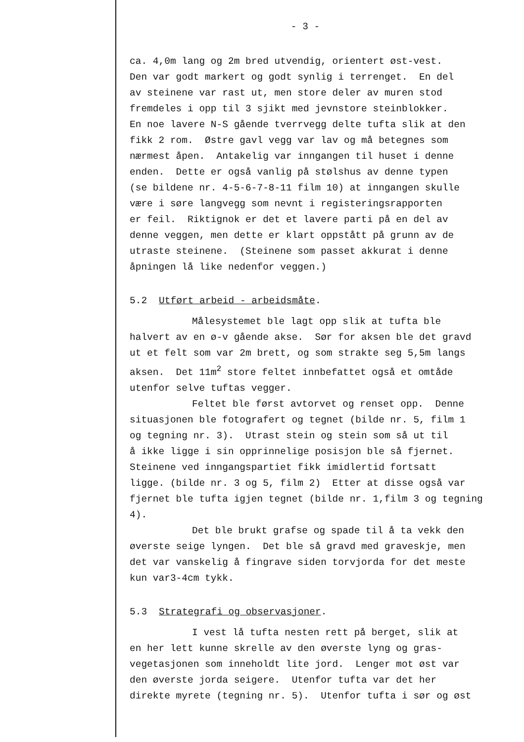- 3 -
ca. 4,0m lang og 2m bred utvendig, orientert øst-vest. Den var godt markert og godt synlig i terrenget. En del av steinene var rast ut, men store deler av muren stod fremdeles i opp til 3 sjikt med jevnstore steinblokker. En noe lavere N-S gående tverrvegg delte tufta slik at den fikk 2 rom. Østre gavl vegg var lav og må betegnes som nærmest åpen. Antakelig var inngangen til huset i denne enden. Dette er også vanlig på stølshus av denne typen (se bildene nr. 4-5-6-7-8-11 film 10) at inngangen skulle være i søre langvegg som nevnt i registeringsrapporten er feil. Riktignok er det et lavere parti på en del av denne veggen, men dette er klart oppstått på grunn av de utraste steinene. (Steinene som passet akkurat i denne åpningen lå like nedenfor veggen.)
5.2 Utført arbeid - arbeidsmåte.
Målesystemet ble lagt opp slik at tufta ble
halvert av en ø-v gående akse. Sør for aksen ble det gravd ut et felt som var 2m brett, og som strakte seg 5,5m langs aksen. Det 11m<sup>2</sup> store feltet innbefattet også et omtåde utenfor selve tuftas vegger.
Feltet ble først avtorvet og renset opp. Denne
situasjonen ble fotografert og tegnet (bilde nr. 5, film 1 og tegning nr. 3). Utrast stein og stein som så ut til å ikke ligge i sin opprinnelige posisjon ble så fjernet. Steinene ved inngangspartiet fikk imidlertid fortsatt ligge. (bilde nr. 3 og 5, film 2) Etter at disse også var fjernet ble tufta igjen tegnet (bilde nr. 1,film 3 og tegning 4).
Det ble brukt grafse og spade til å ta vekk den
øverste seige lyngen. Det ble så gravd med graveskje, men det var vanskelig å fingrave siden torvjorda for det meste kun var3-4cm tykk.
5.3 Strategrafi og observasjoner.
I vest lå tufta nesten rett på berget, slik at
en her lett kunne skrelle av den øverste lyng og gras- vegetasjonen som inneholdt lite jord. Lenger mot øst var den øverste jorda seigere. Utenfor tufta var det her direkte myrete (tegning nr. 5). Utenfor tufta i sør og øst